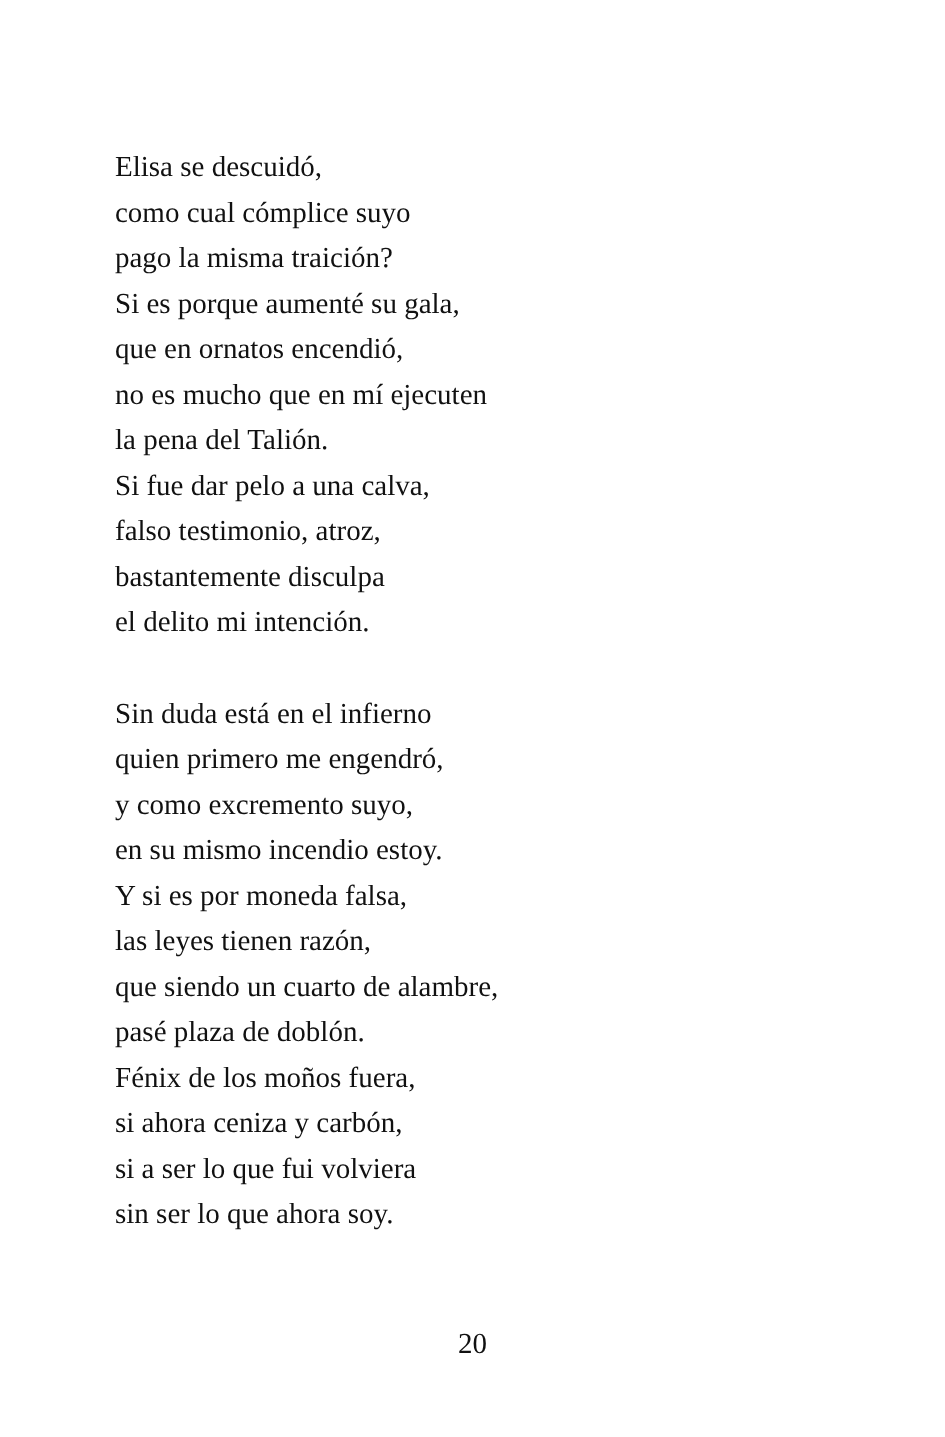Elisa se descuidó,
como cual cómplice suyo
pago la misma traición?
Si es porque aumenté su gala,
que en ornatos encendió,
no es mucho que en mí ejecuten
la pena del Talión.
Si fue dar pelo a una calva,
falso testimonio, atroz,
bastantemente disculpa
el delito mi intención.
Sin duda está en el infierno
quien primero me engendró,
y como excremento suyo,
en su mismo incendio estoy.
Y si es por moneda falsa,
las leyes tienen razón,
que siendo un cuarto de alambre,
pasé plaza de doblón.
Fénix de los moños fuera,
si ahora ceniza y carbón,
si a ser lo que fui volviera
sin ser lo que ahora soy.
20